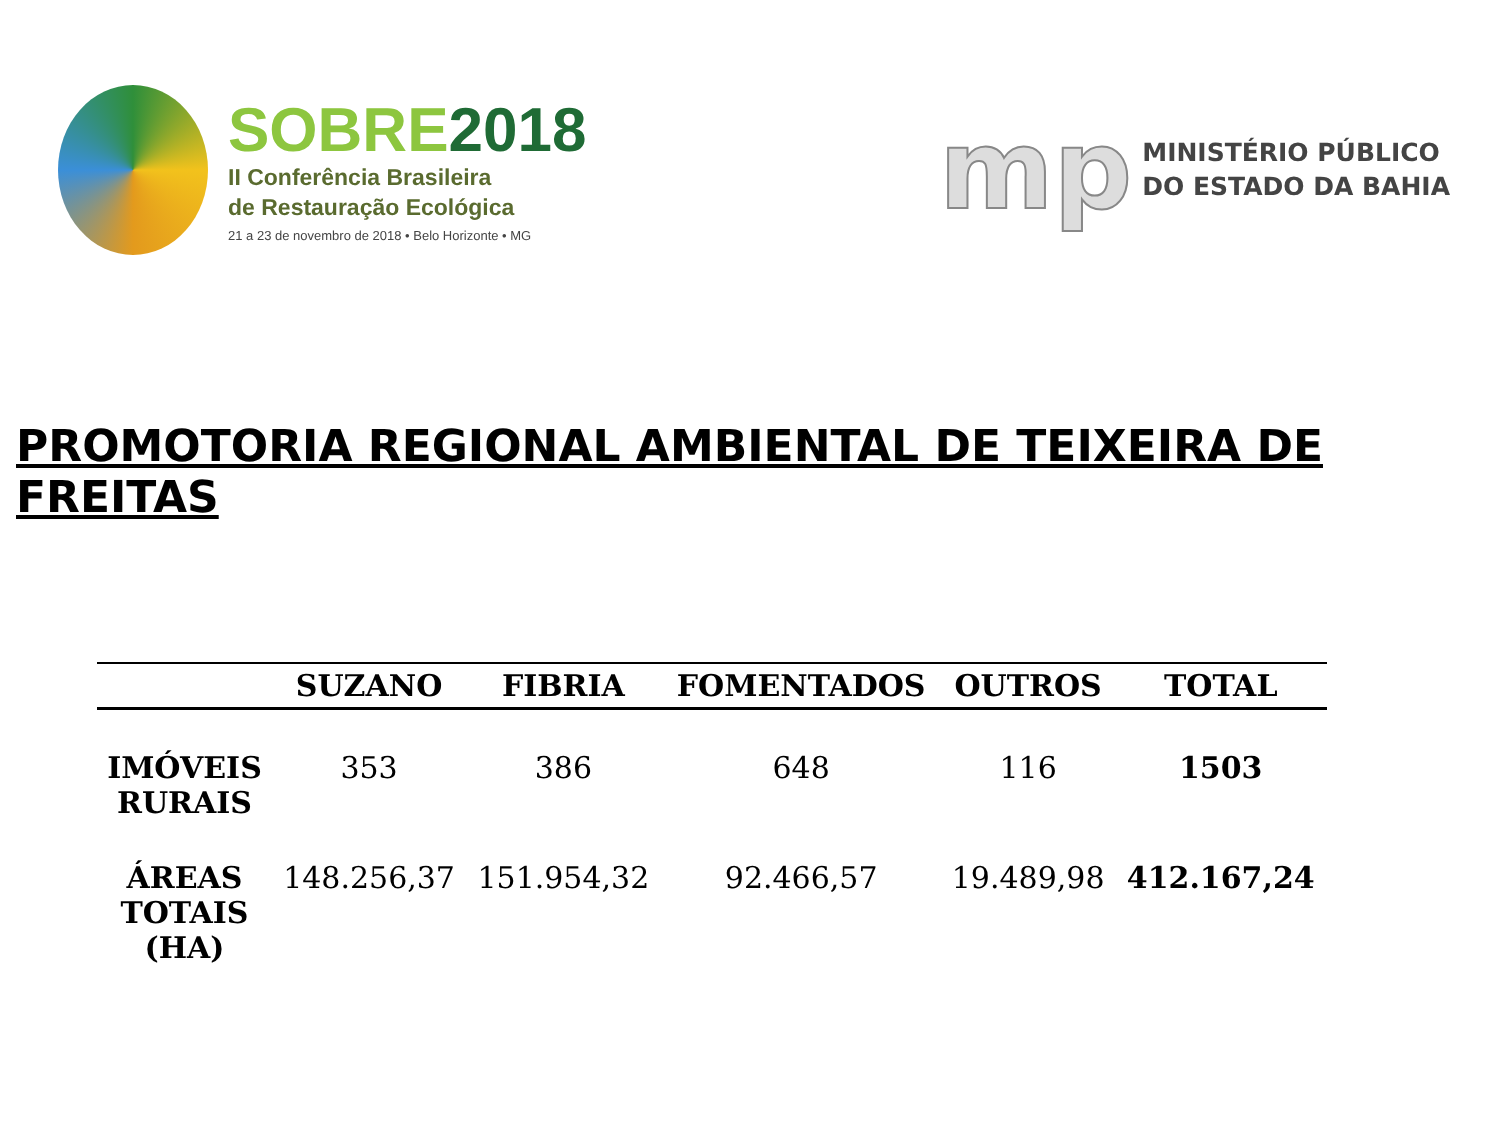SOBRE2018
II Conferência Brasileira
de Restauração Ecológica
21 a 23 de novembro de 2018 • Belo Horizonte • MG
mp
MINISTÉRIO PÚBLICO
DO ESTADO DA BAHIA
PROMOTORIA REGIONAL AMBIENTAL DE TEIXEIRA DE FREITAS
| | SUZANO | FIBRIA | FOMENTADOS | OUTROS | TOTAL |
| --- | --- | --- | --- | --- | --- |
| IMÓVEIS RURAIS | 353 | 386 | 648 | 116 | 1503 |
| ÁREAS TOTAIS (HA) | 148.256,37 | 151.954,32 | 92.466,57 | 19.489,98 | 412.167,24 |